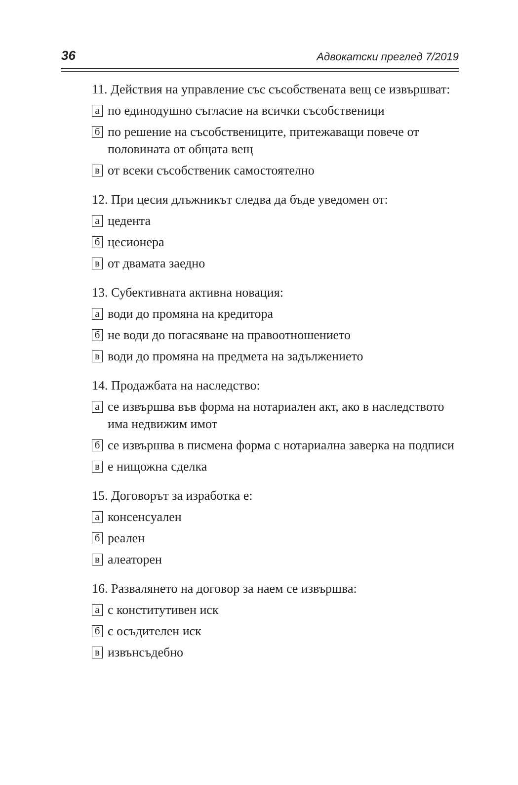36 Адвокатски преглед 7/2019
11. Действия на управление със съсобствената вещ се извършват:
апо единодушно съгласие на всички съсобственици
бпо решение на съсобствениците, притежаващи повече от половината от общата вещ
вот всеки съсобственик самостоятелно
12. При цесия длъжникът следва да бъде уведомен от:
ацедента
бцесионера
вот двамата заедно
13. Субективната активна новация:
аводи до промяна на кредитора
бне води до погасяване на правоотношението
вводи до промяна на предмета на задължението
14. Продажбата на наследство:
асе извършва във форма на нотариален акт, ако в наследството има недвижим имот
бсе извършва в писмена форма с нотариална заверка на подписи
ве нищожна сделка
15. Договорът за изработка е:
аконсенсуален
бреален
валеаторен
16. Развалянето на договор за наем се извършва:
ас конститутивен иск
бс осъдителен иск
визвънсъдебно